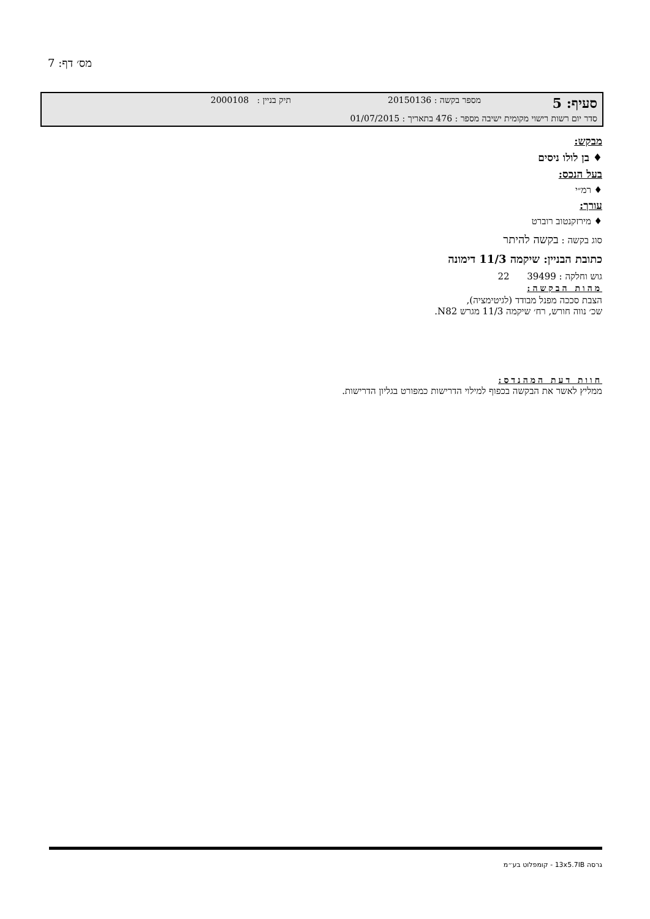מס׳ דף: 7
סעיף: 5 מספר בקשה : 20150136 תיק בניין : 2000108
סדר יום רשות רישוי מקומית ישיבה מספר : 476 בתאריך : 01/07/2015
מבקש:
♦ בן לולו ניסים
בעל הנכס:
♦ רמ״י
עורך:
♦ מירזקנטוב רוברט
סוג בקשה : בקשה להיתר
כתובת הבניין: שיקמה 11/3 דימונה
גוש וחלקה : 39499 22
מהות הבקשה:
הצבת סככה מפנל מבודד (לגיטימציה),
שכ׳ נווה חורש, רח׳ שיקמה 11/3 מגרש N82.
חוות דעת המהנדס:
ממליץ לאשר את הבקשה בכפוף למילוי הדרישות כמפורט בגליון הדרישות.
גרסה 13x5.7IB - קומפלוט בע״מ